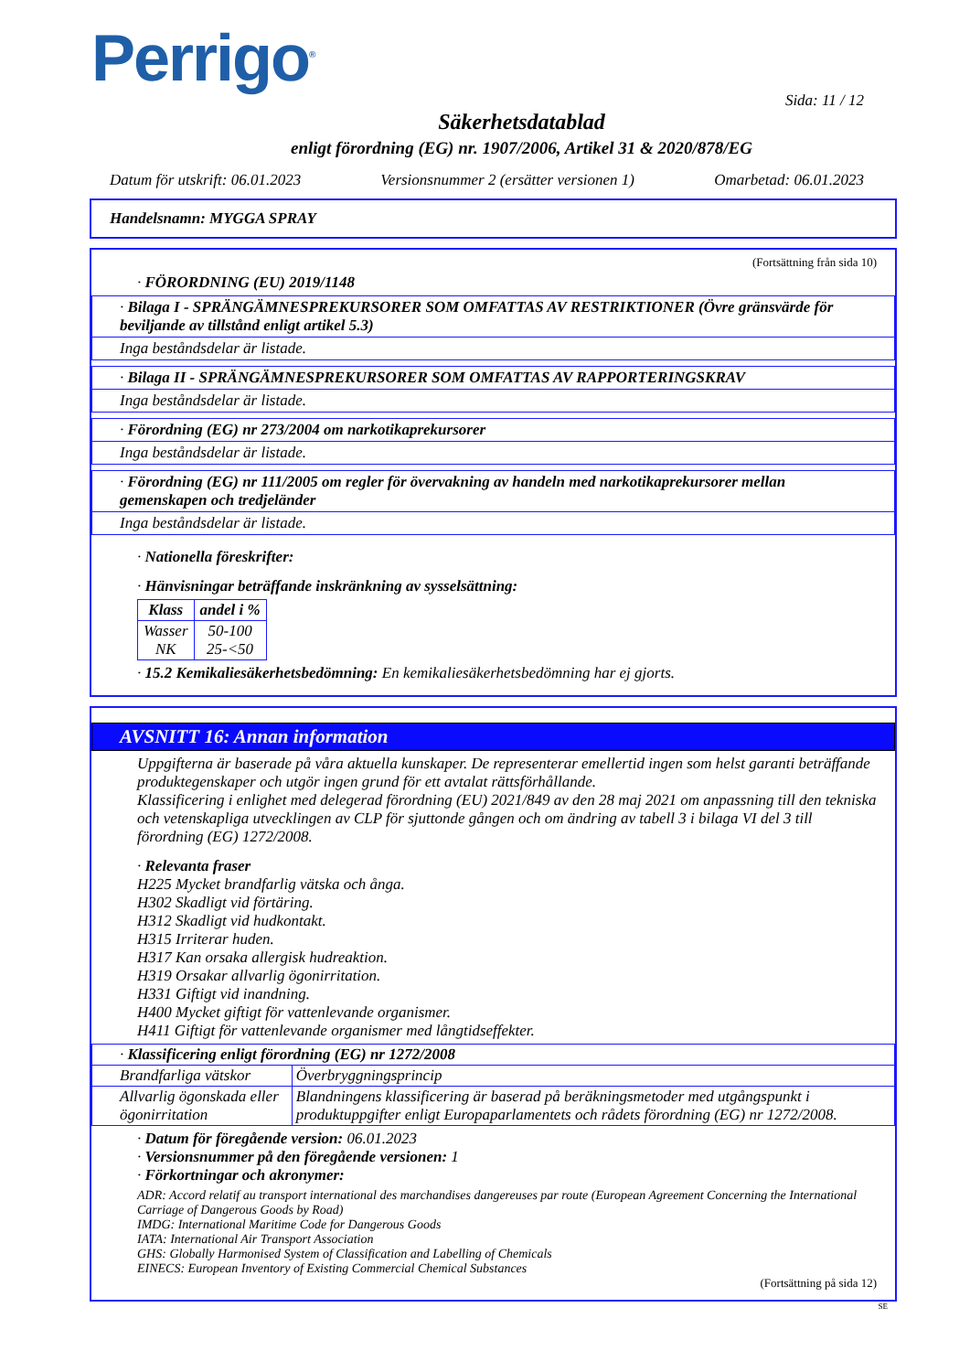Perrigo<sup>®</sup>
Sida: 11 / 12
Säkerhetsdatablad
enligt förordning (EG) nr. 1907/2006, Artikel 31 & 2020/878/EG
Datum för utskrift: 06.01.2023 Versionsnummer 2 (ersätter versionen 1) Omarbetad: 06.01.2023
Handelsnamn: MYGGA SPRAY
(Fortsättning från sida 10)
· FÖRORDNING (EU) 2019/1148
· Bilaga I - SPRÄNGÄMNESPREKURSORER SOM OMFATTAS AV RESTRIKTIONER (Övre gränsvärde för beviljande av tillstånd enligt artikel 5.3)
Inga beståndsdelar är listade.
· Bilaga II - SPRÄNGÄMNESPREKURSORER SOM OMFATTAS AV RAPPORTERINGSKRAV
Inga beståndsdelar är listade.
· Förordning (EG) nr 273/2004 om narkotikaprekursorer
Inga beståndsdelar är listade.
· Förordning (EG) nr 111/2005 om regler för övervakning av handeln med narkotikaprekursorer mellan gemenskapen och tredjeländer
Inga beståndsdelar är listade.
· Nationella föreskrifter:
· Hänvisningar beträffande inskränkning av sysselsättning:
| Klass | andel i % |
| --- | --- |
| Wasser NK | 50-100 25-<50 |
· 15.2 Kemikaliesäkerhetsbedömning: En kemikaliesäkerhetsbedömning har ej gjorts.
AVSNITT 16: Annan information
Uppgifterna är baserade på våra aktuella kunskaper. De representerar emellertid ingen som helst garanti beträffande produktegenskaper och utgör ingen grund för ett avtalat rättsförhållande.
Klassificering i enlighet med delegerad förordning (EU) 2021/849 av den 28 maj 2021 om anpassning till den tekniska och vetenskapliga utvecklingen av CLP för sjuttonde gången och om ändring av tabell 3 i bilaga VI del 3 till förordning (EG) 1272/2008.
· Relevanta fraser
H225 Mycket brandfarlig vätska och ånga.
H302 Skadligt vid förtäring.
H312 Skadligt vid hudkontakt.
H315 Irriterar huden.
H317 Kan orsaka allergisk hudreaktion.
H319 Orsakar allvarlig ögonirritation.
H331 Giftigt vid inandning.
H400 Mycket giftigt för vattenlevande organismer.
H411 Giftigt för vattenlevande organismer med långtidseffekter.
| · Klassificering enligt förordning (EG) nr 1272/2008 | |
| Brandfarliga vätskor | Överbryggningsprincip |
| Allvarlig ögonskada eller ögonirritation | Blandningens klassificering är baserad på beräkningsmetoder med utgångspunkt i produktuppgifter enligt Europaparlamentets och rådets förordning (EG) nr 1272/2008. |
· Datum för föregående version: 06.01.2023
· Versionsnummer på den föregående versionen: 1
· Förkortningar och akronymer:
ADR: Accord relatif au transport international des marchandises dangereuses par route (European Agreement Concerning the International Carriage of Dangerous Goods by Road)
IMDG: International Maritime Code for Dangerous Goods
IATA: International Air Transport Association
GHS: Globally Harmonised System of Classification and Labelling of Chemicals
EINECS: European Inventory of Existing Commercial Chemical Substances
(Fortsättning på sida 12)
SE